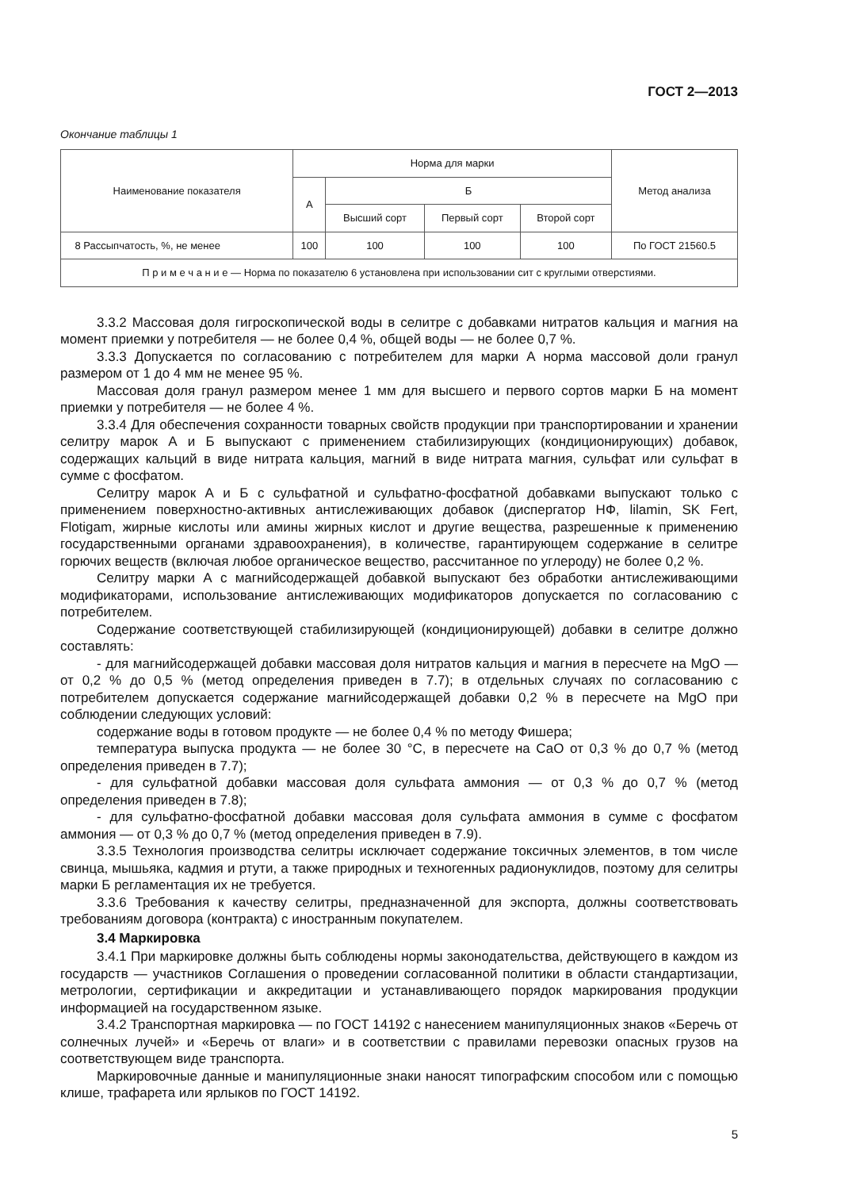ГОСТ 2—2013
Окончание таблицы 1
| Наименование показателя | Норма для марки | | | | Метод анализа |
| --- | --- | --- | --- | --- | --- |
| | А | Б | | | |
| | | Высший сорт | Первый сорт | Второй сорт | |
| 8 Рассыпчатость, %, не менее | 100 | 100 | 100 | 100 | По ГОСТ 21560.5 |
| П р и м е ч а н и е — Норма по показателю 6 установлена при использовании сит с круглыми отверстиями. | | | | | |
3.3.2 Массовая доля гигроскопической воды в селитре с добавками нитратов кальция и магния на момент приемки у потребителя — не более 0,4 %, общей воды — не более 0,7 %.
3.3.3 Допускается по согласованию с потребителем для марки А норма массовой доли гранул размером от 1 до 4 мм не менее 95 %.
Массовая доля гранул размером менее 1 мм для высшего и первого сортов марки Б на момент приемки у потребителя — не более 4 %.
3.3.4 Для обеспечения сохранности товарных свойств продукции при транспортировании и хранении селитру марок А и Б выпускают с применением стабилизирующих (кондиционирующих) добавок, содержащих кальций в виде нитрата кальция, магний в виде нитрата магния, сульфат или сульфат в сумме с фосфатом.
Селитру марок А и Б с сульфатной и сульфатно-фосфатной добавками выпускают только с применением поверхностно-активных антислеживающих добавок (диспергатор НФ, lilamin, SK Fert, Flotigam, жирные кислоты или амины жирных кислот и другие вещества, разрешенные к применению государственными органами здравоохранения), в количестве, гарантирующем содержание в селитре горючих веществ (включая любое органическое вещество, рассчитанное по углероду) не более 0,2 %.
Селитру марки А с магнийсодержащей добавкой выпускают без обработки антислеживающими модификаторами, использование антислеживающих модификаторов допускается по согласованию с потребителем.
Содержание соответствующей стабилизирующей (кондиционирующей) добавки в селитре должно составлять:
- для магнийсодержащей добавки массовая доля нитратов кальция и магния в пересчете на MgO — от 0,2 % до 0,5 % (метод определения приведен в 7.7); в отдельных случаях по согласованию с потребителем допускается содержание магнийсодержащей добавки 0,2 % в пересчете на MgO при соблюдении следующих условий:
содержание воды в готовом продукте — не более 0,4 % по методу Фишера;
температура выпуска продукта — не более 30 °С, в пересчете на СаО от 0,3 % до 0,7 % (метод определения приведен в 7.7);
- для сульфатной добавки массовая доля сульфата аммония — от 0,3 % до 0,7 % (метод определения приведен в 7.8);
- для сульфатно-фосфатной добавки массовая доля сульфата аммония в сумме с фосфатом аммония — от 0,3 % до 0,7 % (метод определения приведен в 7.9).
3.3.5 Технология производства селитры исключает содержание токсичных элементов, в том числе свинца, мышьяка, кадмия и ртути, а также природных и техногенных радионуклидов, поэтому для селитры марки Б регламентация их не требуется.
3.3.6 Требования к качеству селитры, предназначенной для экспорта, должны соответствовать требованиям договора (контракта) с иностранным покупателем.
3.4 Маркировка
3.4.1 При маркировке должны быть соблюдены нормы законодательства, действующего в каждом из государств — участников Соглашения о проведении согласованной политики в области стандартизации, метрологии, сертификации и аккредитации и устанавливающего порядок маркирования продукции информацией на государственном языке.
3.4.2 Транспортная маркировка — по ГОСТ 14192 с нанесением манипуляционных знаков «Беречь от солнечных лучей» и «Беречь от влаги» и в соответствии с правилами перевозки опасных грузов на соответствующем виде транспорта.
Маркировочные данные и манипуляционные знаки наносят типографским способом или с помощью клише, трафарета или ярлыков по ГОСТ 14192.
5